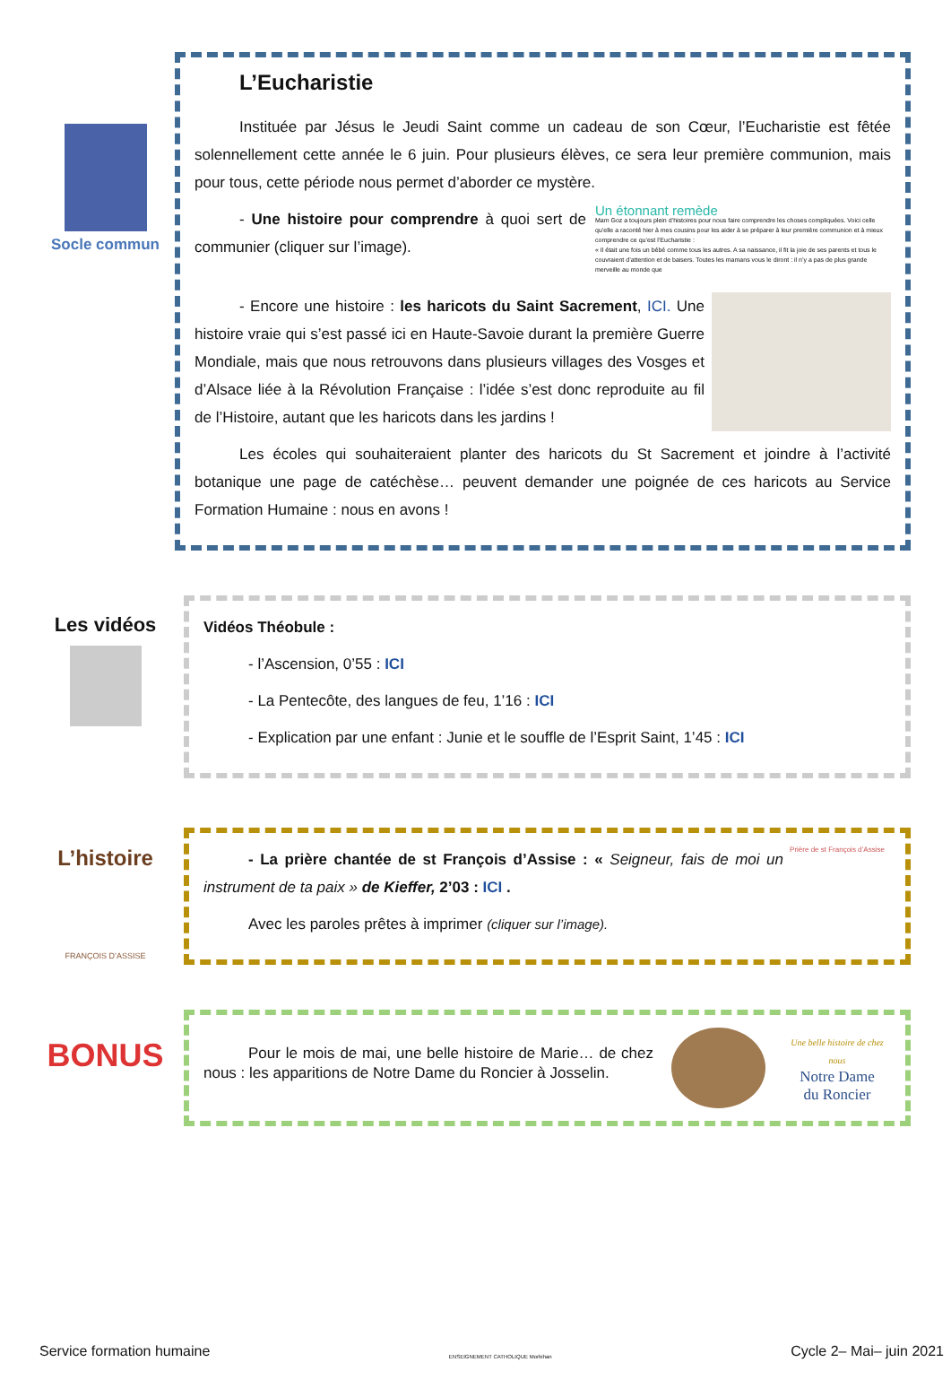Socle commun
L’Eucharistie
Instituée par Jésus le Jeudi Saint comme un cadeau de son Cœur, l’Eucharistie est fêtée solennellement cette année le 6 juin. Pour plusieurs élèves, ce sera leur première communion, mais pour tous, cette période nous permet d’aborder ce mystère.
- Une histoire pour comprendre à quoi sert de communier (cliquer sur l’image).
Un étonnant remède
Mam Goz a toujours plein d’histoires pour nous faire comprendre les choses compliquées. Voici celle qu’elle a raconté hier à mes cousins pour les aider à se préparer à leur première communion et à mieux comprendre ce qu’est l’Eucharistie :
« Il était une fois un bébé comme tous les autres. A sa naissance, il fit la joie de ses parents et tous le couvraient d’attention et de baisers. Toutes les mamans vous le diront : il n’y a pas de plus grande merveille au monde que
- Encore une histoire : les haricots du Saint Sacrement, ICI. Une histoire vraie qui s’est passé ici en Haute-Savoie durant la première Guerre Mondiale, mais que nous retrouvons dans plusieurs villages des Vosges et d’Alsace liée à la Révolution Française : l’idée s’est donc reproduite au fil de l’Histoire, autant que les haricots dans les jardins !
Les écoles qui souhaiteraient planter des haricots du St Sacrement et joindre à l’activité botanique une page de catéchèse… peuvent demander une poignée de ces haricots au Service Formation Humaine : nous en avons !
Les vidéos
Vidéos Théobule :
- l’Ascension, 0’55 : ICI
- La Pentecôte, des langues de feu, 1’16 : ICI
- Explication par une enfant : Junie et le souffle de l’Esprit Saint, 1’45 : ICI
L’histoire
FRANÇOIS D’ASSISE
- La prière chantée de st François d’Assise : « Seigneur, fais de moi un instrument de ta paix » de Kieffer, 2’03 : ICI .
Avec les paroles prêtes à imprimer (cliquer sur l’image).
Prière de st François d’Assise
BONUS
Pour le mois de mai, une belle histoire de Marie… de chez nous : les apparitions de Notre Dame du Roncier à Josselin.
Une belle histoire de chez nous
Notre Dame
du Roncier
Service formation humaine ENSEIGNEMENT CATHOLIQUE Morbihan Cycle 2– Mai– juin 2021